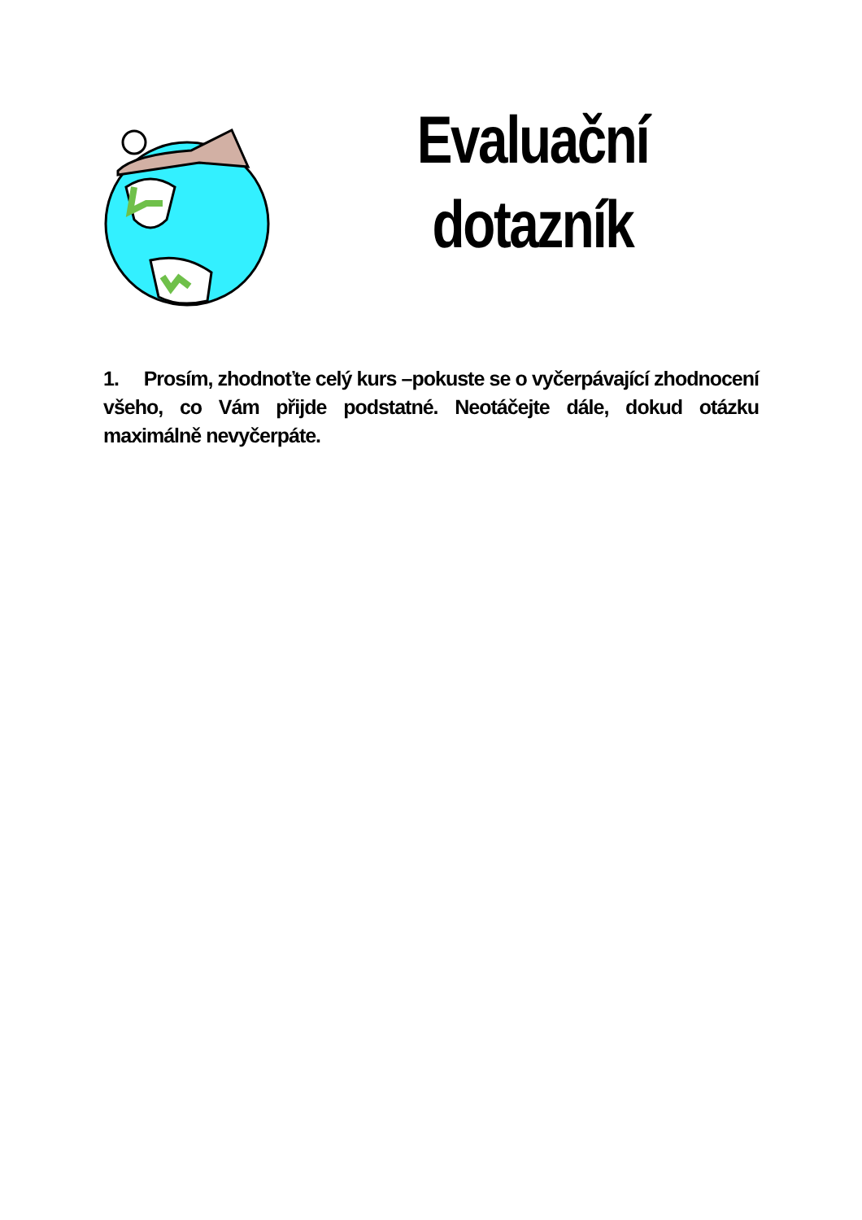Evaluační dotazník
1. Prosím, zhodnoťte celý kurs –pokuste se o vyčerpávající zhodnocení všeho, co Vám přijde podstatné. Neotáčejte dále, dokud otázku maximálně nevyčerpáte.